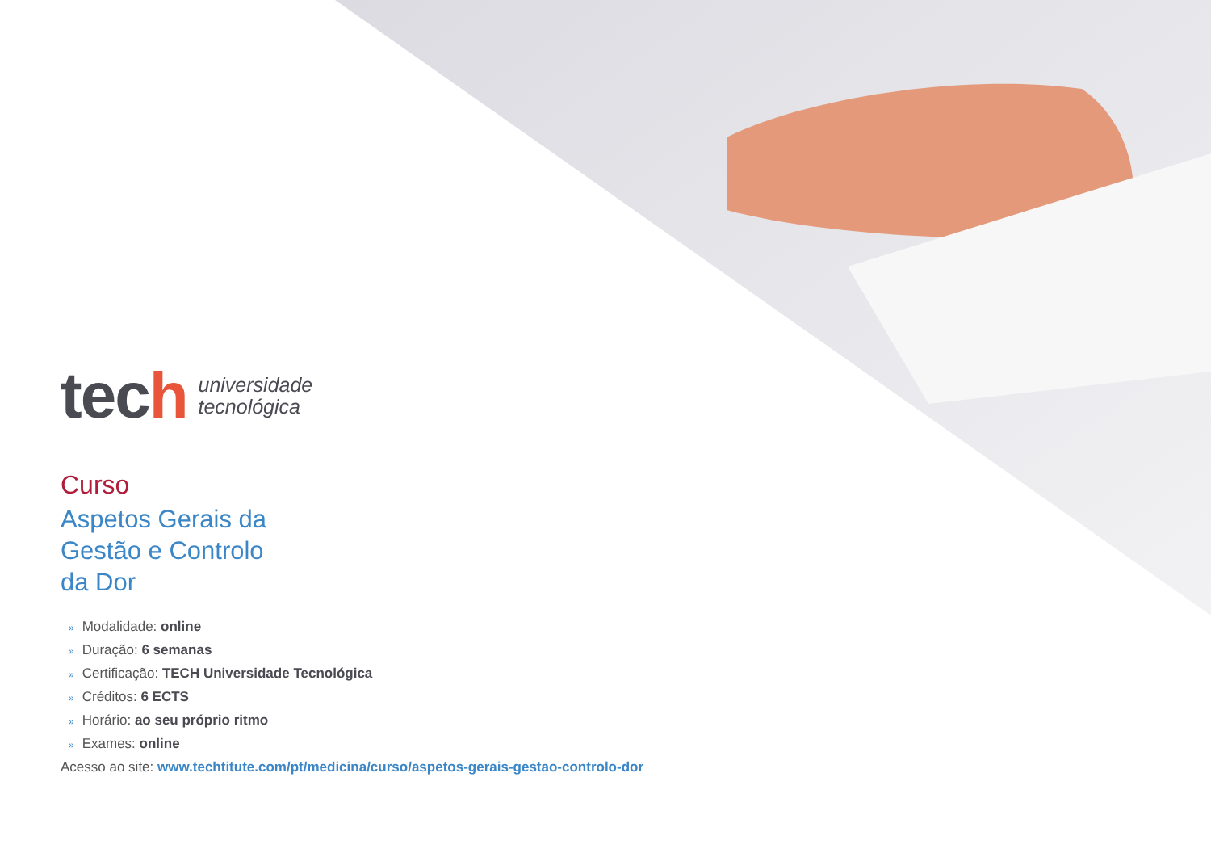tech
universidade
tecnológica
Curso
Aspetos Gerais da
Gestão e Controlo
da Dor
» Modalidade: online
» Duração: 6 semanas
» Certificação: TECH Universidade Tecnológica
» Créditos: 6 ECTS
» Horário: ao seu próprio ritmo
» Exames: online
Acesso ao site: www.techtitute.com/pt/medicina/curso/aspetos-gerais-gestao-controlo-dor